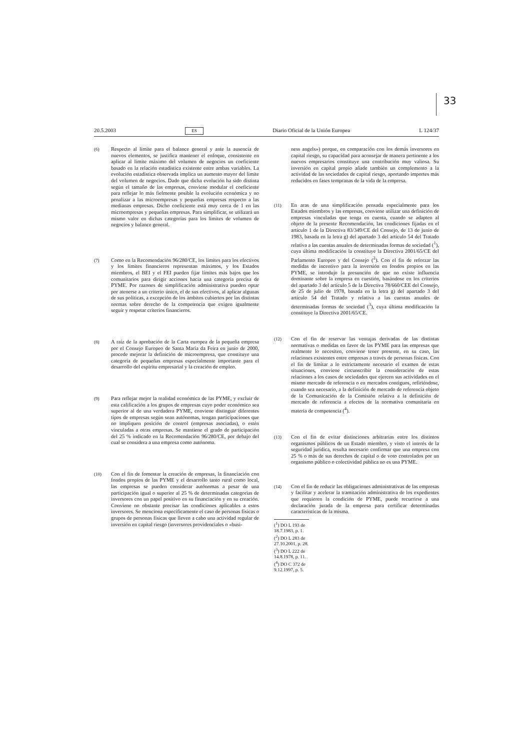33
20.5.2003 ES Diario Oficial de la Unión Europea L 124/37
(6)
Respecto al límite para el balance general y ante la ausencia de nuevos elementos, se justifica mantener el enfoque, consistente en aplicar al límite máximo del volumen de negocios un coeficiente basado en la relación estadística existente entre ambas variables. La evolución estadística observada implica un aumento mayor del límite del volumen de negocios. Dado que dicha evolución ha sido distinta según el tamaño de las empresas, conviene modular el coeficiente para reflejar lo más fielmente posible la evolución económica y no penalizar a las microempresas y pequeñas empresas respecto a las medianas empresas. Dicho coeficiente está muy cerca de 1 en las microempresas y pequeñas empresas. Para simplificar, se utilizará un mismo valor en dichas categorías para los límites de volumen de negocios y balance general.
(7)
Como en la Recomendación 96/280/CE, los límites para los efectivos y los límites financieros representan máximos, y los Estados miembros, el BEI y el FEI pueden fijar límites más bajos que los comunitarios para dirigir acciones hacia una categoría precisa de PYME. Por razones de simplificación administrativa pueden optar por atenerse a un criterio único, el de sus efectivos, al aplicar algunas de sus políticas, a excepción de los ámbitos cubiertos por las distintas normas sobre derecho de la competencia que exigen igualmente seguir y respetar criterios financieros.
(8)
A raíz de la aprobación de la Carta europea de la pequeña empresa por el Consejo Europeo de Santa María da Feira en junio de 2000, procede mejorar la definición de microempresa, que constituye una categoría de pequeñas empresas especialmente importante para el desarrollo del espíritu empresarial y la creación de empleo.
(9)
Para reflejar mejor la realidad económica de las PYME, y excluir de esta calificación a los grupos de empresas cuyo poder económico sea superior al de una verdadera PYME, conviene distinguir diferentes tipos de empresas según sean autónomas, tengan participaciones que no impliquen posición de control (empresas asociadas), o estén vinculadas a otras empresas. Se mantiene el grado de participación del 25 % indicado en la Recomendación 96/280/CE, por debajo del cual se considera a una empresa como autónoma.
(10)
Con el fin de fomentar la creación de empresas, la financiación con fondos propios de las PYME y el desarrollo tanto rural como local, las empresas se pueden considerar autónomas a pesar de una participación igual o superior al 25 % de determinadas categorías de inversores con un papel positivo en su financiación y en su creación. Conviene no obstante precisar las condiciones aplicables a estos inversores. Se menciona específicamente el caso de personas físicas o grupos de personas físicas que lleven a cabo una actividad regular de inversión en capital riesgo (inversores providenciales o «busi-
ness angels») porque, en comparación con los demás inversores en capital riesgo, su capacidad para aconsejar de manera pertinente a los nuevos empresarios constituye una contribución muy valiosa. Su inversión en capital propio añade también un complemento a la actividad de las sociedades de capital riesgo, aportando importes más reducidos en fases tempranas de la vida de la empresa.
(11)
En aras de una simplificación pensada especialmente para los Estados miembros y las empresas, conviene utilizar una definición de empresas vinculadas que tenga en cuenta, cuando se adapten al objeto de la presente Recomendación, las condiciones fijadas en el artículo 1 de la Directiva 83/349/CE del Consejo, de 13 de junio de 1983, basada en la letra g) del apartado 3 del artículo 54 del Tratado relativa a las cuentas anuales de determinadas formas de sociedad (<sup>1</sup>), cuya última modificación la constituye la Directiva 2001/65/CE del Parlamento Europeo y del Consejo (<sup>2</sup>). Con el fin de reforzar las medidas de incentivo para la inversión en fondos propios en las PYME, se introdujo la presunción de que no existe influencia dominante sobre la empresa en cuestión, basándose en los criterios del apartado 3 del artículo 5 de la Directiva 78/660/CEE del Consejo, de 25 de julio de 1978, basada en la letra g) del apartado 3 del artículo 54 del Tratado y relativa a las cuentas anuales de determinadas formas de sociedad (<sup>3</sup>), cuya última modificación la constituye la Directiva 2001/65/CE.
(12)
Con el fin de reservar las ventajas derivadas de las distintas normativas o medidas en favor de las PYME para las empresas que realmente lo necesiten, conviene tener presente, en su caso, las relaciones existentes entre empresas a través de personas físicas. Con el fin de limitar a lo estrictamente necesario el examen de estas situaciones, conviene circunscribir la consideración de estas relaciones a los casos de sociedades que ejercen sus actividades en el mismo mercado de referencia o en mercados contiguos, refiriéndose, cuando sea necesario, a la definición de mercado de referencia objeto de la Comunicación de la Comisión relativa a la definición de mercado de referencia a efectos de la normativa comunitaria en materia de competencia (<sup>4</sup>).
(13)
Con el fin de evitar distinciones arbitrarias entre los distintos organismos públicos de un Estado miembro, y visto el interés de la seguridad jurídica, resulta necesario confirmar que una empresa con 25 % o más de sus derechos de capital o de voto controlados por un organismo público o colectividad pública no es una PYME.
(14)
Con el fin de reducir las obligaciones administrativas de las empresas y facilitar y acelerar la tramitación administrativa de los expedientes que requieren la condición de PYME, puede recurrirse a una declaración jurada de la empresa para certificar determinadas características de la misma.
(<sup>1</sup>) DO L 193 de 18.7.1983, p. 1.
(<sup>2</sup>) DO L 283 de 27.10.2001, p. 28.
(<sup>3</sup>) DO L 222 de 14.8.1978, p. 11.
(<sup>4</sup>) DO C 372 de 9.12.1997, p. 5.